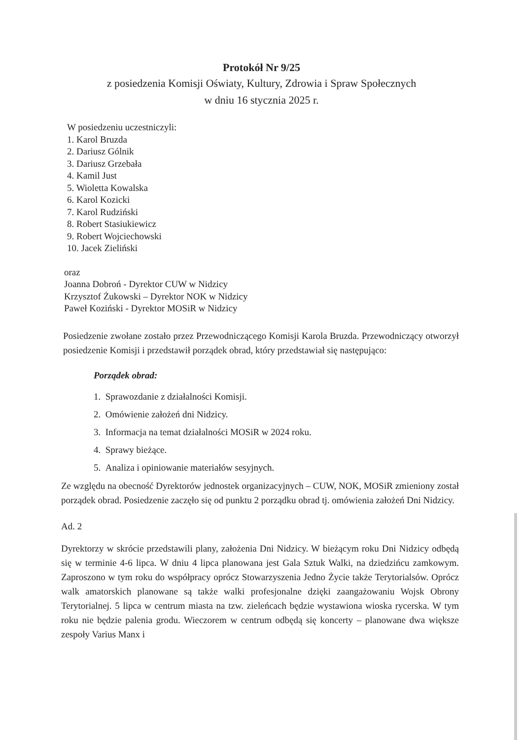Protokół Nr 9/25
z posiedzenia Komisji Oświaty, Kultury, Zdrowia i Spraw Społecznych
w dniu 16 stycznia 2025 r.
W posiedzeniu uczestniczyli:
1. Karol Bruzda
2. Dariusz Gólnik
3. Dariusz Grzebała
4. Kamil Just
5. Wioletta Kowalska
6. Karol Kozicki
7. Karol Rudziński
8. Robert Stasiukiewicz
9. Robert Wojciechowski
10. Jacek Zieliński
oraz
Joanna Dobroń - Dyrektor CUW w Nidzicy
Krzysztof Żukowski – Dyrektor NOK w Nidzicy
Paweł Koziński - Dyrektor MOSiR w Nidzicy
Posiedzenie zwołane zostało przez Przewodniczącego Komisji Karola Bruzda. Przewodniczący otworzył posiedzenie Komisji i przedstawił porządek obrad, który przedstawiał się następująco:
Porządek obrad:
1. Sprawozdanie z działalności Komisji.
2. Omówienie założeń dni Nidzicy.
3. Informacja na temat działalności MOSiR w 2024 roku.
4. Sprawy bieżące.
5. Analiza i opiniowanie materiałów sesyjnych.
Ze względu na obecność Dyrektorów jednostek organizacyjnych – CUW, NOK, MOSiR zmieniony został porządek obrad. Posiedzenie zaczęło się od punktu 2 porządku obrad tj. omówienia założeń Dni Nidzicy.
Ad. 2
Dyrektorzy w skrócie przedstawili plany, założenia Dni Nidzicy. W bieżącym roku Dni Nidzicy odbędą się w terminie 4-6 lipca. W dniu 4 lipca planowana jest Gala Sztuk Walki, na dziedzińcu zamkowym. Zaproszono w tym roku do współpracy oprócz Stowarzyszenia Jedno Życie także Terytorialsów. Oprócz walk amatorskich planowane są także walki profesjonalne dzięki zaangażowaniu Wojsk Obrony Terytorialnej. 5 lipca w centrum miasta na tzw. zieleńcach będzie wystawiona wioska rycerska. W tym roku nie będzie palenia grodu. Wieczorem w centrum odbędą się koncerty – planowane dwa większe zespoły Varius Manx i